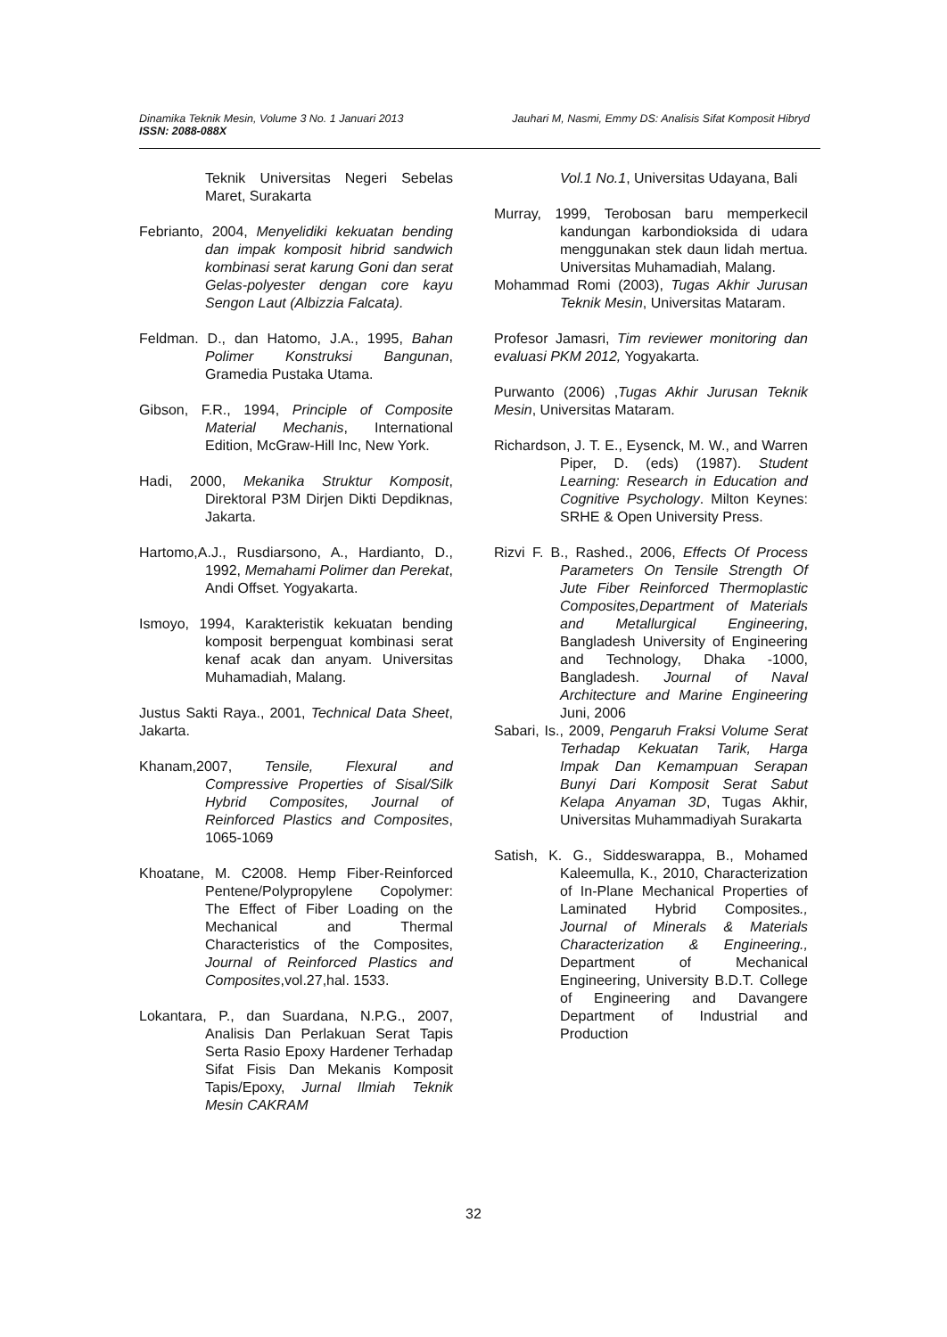Dinamika Teknik Mesin, Volume 3 No. 1 Januari 2013 Jauhari M, Nasmi, Emmy DS: Analisis Sifat Komposit Hibryd
ISSN: 2088-088X
Teknik Universitas Negeri Sebelas Maret, Surakarta
Febrianto, 2004, Menyelidiki kekuatan bending dan impak komposit hibrid sandwich kombinasi serat karung Goni dan serat Gelas-polyester dengan core kayu Sengon Laut (Albizzia Falcata).
Feldman. D., dan Hatomo, J.A., 1995, Bahan Polimer Konstruksi Bangunan, Gramedia Pustaka Utama.
Gibson, F.R., 1994, Principle of Composite Material Mechanis, International Edition, McGraw-Hill Inc, New York.
Hadi, 2000, Mekanika Struktur Komposit, Direktoral P3M Dirjen Dikti Depdiknas, Jakarta.
Hartomo,A.J., Rusdiarsono, A., Hardianto, D., 1992, Memahami Polimer dan Perekat, Andi Offset. Yogyakarta.
Ismoyo, 1994, Karakteristik kekuatan bending komposit berpenguat kombinasi serat kenaf acak dan anyam. Universitas Muhamadiah, Malang.
Justus Sakti Raya., 2001, Technical Data Sheet, Jakarta.
Khanam,2007, Tensile, Flexural and Compressive Properties of Sisal/Silk Hybrid Composites, Journal of Reinforced Plastics and Composites, 1065-1069
Khoatane, M. C2008. Hemp Fiber-Reinforced Pentene/Polypropylene Copolymer: The Effect of Fiber Loading on the Mechanical and Thermal Characteristics of the Composites, Journal of Reinforced Plastics and Composites,vol.27,hal. 1533.
Lokantara, P., dan Suardana, N.P.G., 2007, Analisis Dan Perlakuan Serat Tapis Serta Rasio Epoxy Hardener Terhadap Sifat Fisis Dan Mekanis Komposit Tapis/Epoxy, Jurnal Ilmiah Teknik Mesin CAKRAM
Vol.1 No.1, Universitas Udayana, Bali
Murray, 1999, Terobosan baru memperkecil kandungan karbondioksida di udara menggunakan stek daun lidah mertua. Universitas Muhamadiah, Malang.
Mohammad Romi (2003), Tugas Akhir Jurusan Teknik Mesin, Universitas Mataram.
Profesor Jamasri, Tim reviewer monitoring dan evaluasi PKM 2012, Yogyakarta.
Purwanto (2006) ,Tugas Akhir Jurusan Teknik Mesin, Universitas Mataram.
Richardson, J. T. E., Eysenck, M. W., and Warren Piper, D. (eds) (1987). Student Learning: Research in Education and Cognitive Psychology. Milton Keynes: SRHE & Open University Press.
Rizvi F. B., Rashed., 2006, Effects Of Process Parameters On Tensile Strength Of Jute Fiber Reinforced Thermoplastic Composites,Department of Materials and Metallurgical Engineering, Bangladesh University of Engineering and Technology, Dhaka -1000, Bangladesh. Journal of Naval Architecture and Marine Engineering Juni, 2006
Sabari, Is., 2009, Pengaruh Fraksi Volume Serat Terhadap Kekuatan Tarik, Harga Impak Dan Kemampuan Serapan Bunyi Dari Komposit Serat Sabut Kelapa Anyaman 3D, Tugas Akhir, Universitas Muhammadiyah Surakarta
Satish, K. G., Siddeswarappa, B., Mohamed Kaleemulla, K., 2010, Characterization of In-Plane Mechanical Properties of Laminated Hybrid Composites., Journal of Minerals & Materials Characterization & Engineering., Department of Mechanical Engineering, University B.D.T. College of Engineering and Davangere Department of Industrial and Production
32